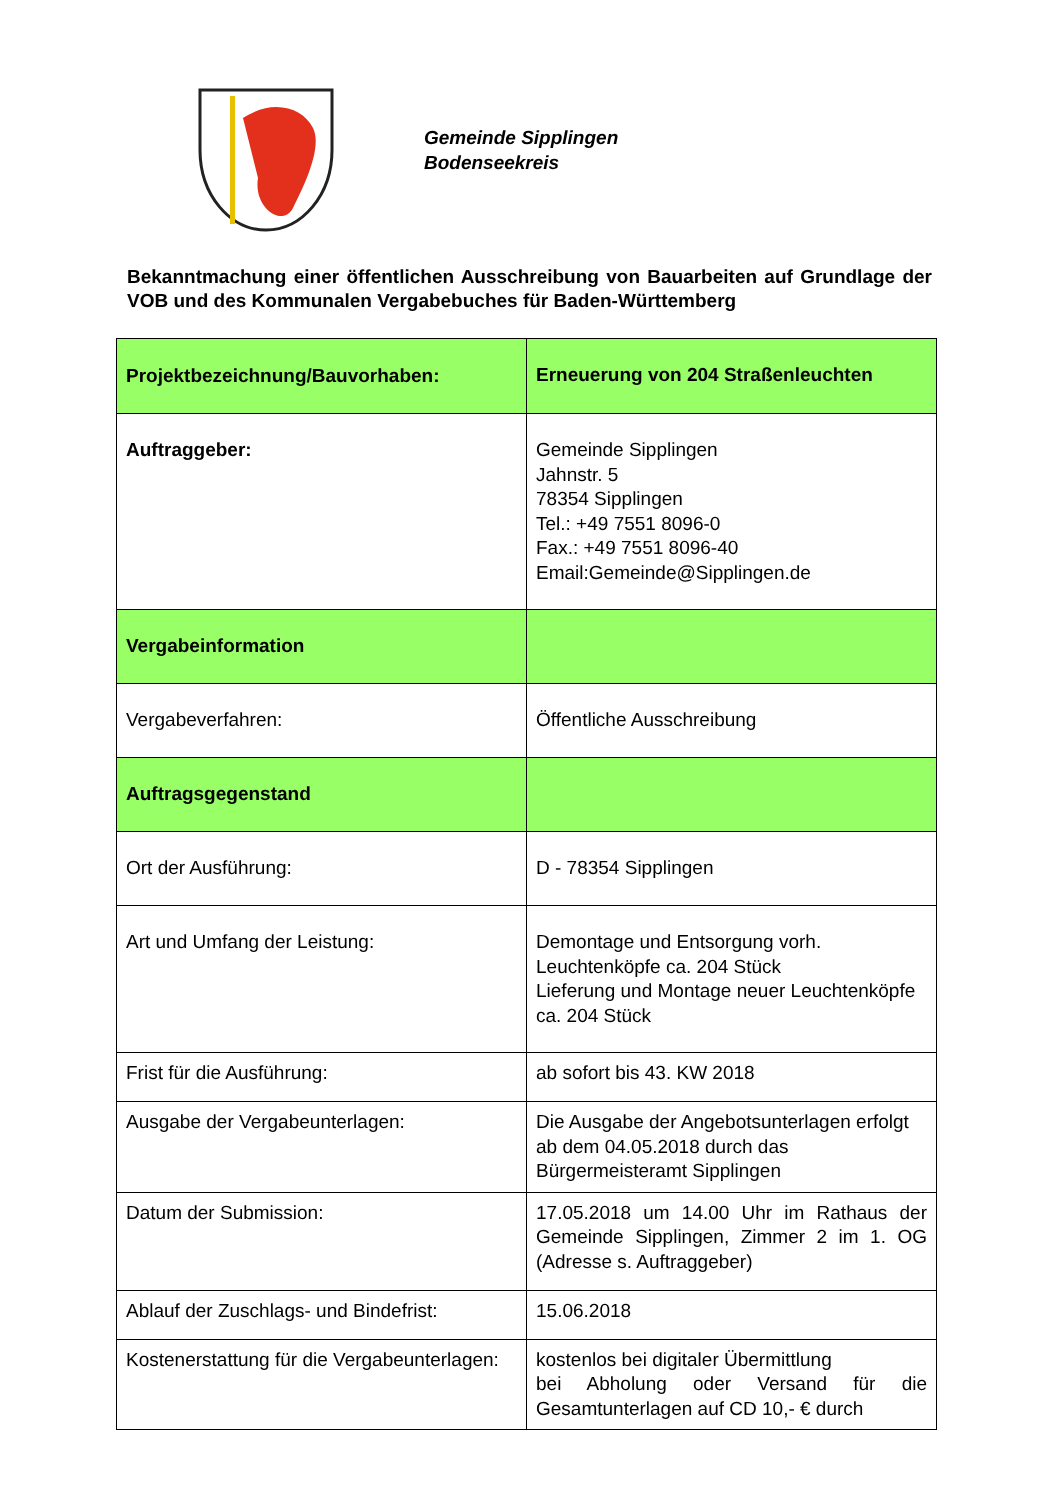Gemeinde Sipplingen
Bodenseekreis
Bekanntmachung einer öffentlichen Ausschreibung von Bauarbeiten auf Grundlage der VOB und des Kommunalen Vergabebuches für Baden-Württemberg
| Projektbezeichnung/Bauvorhaben: | Erneuerung von 204 Straßenleuchten |
| Auftraggeber: | Gemeinde Sipplingen Jahnstr. 5 78354 Sipplingen Tel.: +49 7551 8096-0 Fax.: +49 7551 8096-40 Email:Gemeinde@Sipplingen.de |
| Vergabeinformation | |
| Vergabeverfahren: | Öffentliche Ausschreibung |
| Auftragsgegenstand | |
| Ort der Ausführung: | D - 78354 Sipplingen |
| Art und Umfang der Leistung: | Demontage und Entsorgung vorh. Leuchtenköpfe ca. 204 Stück Lieferung und Montage neuer Leuchtenköpfe ca. 204 Stück |
| Frist für die Ausführung: | ab sofort bis 43. KW 2018 |
| Ausgabe der Vergabeunterlagen: | Die Ausgabe der Angebotsunterlagen erfolgt ab dem 04.05.2018 durch das Bürgermeisteramt Sipplingen |
| Datum der Submission: | 17.05.2018 um 14.00 Uhr im Rathaus der Gemeinde Sipplingen, Zimmer 2 im 1. OG (Adresse s. Auftraggeber) |
| Ablauf der Zuschlags- und Bindefrist: | 15.06.2018 |
| Kostenerstattung für die Vergabeunterlagen: | kostenlos bei digitaler Übermittlung bei Abholung oder Versand für die Gesamtunterlagen auf CD 10,- € durch |